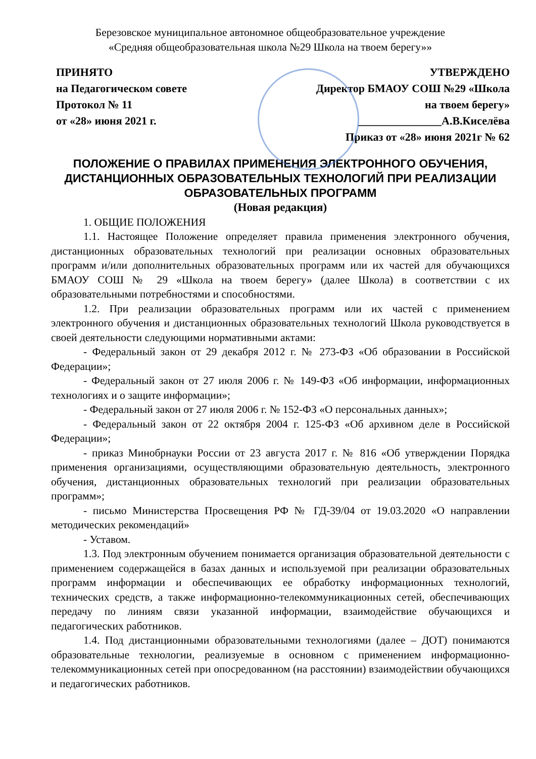Березовское муниципальное автономное общеобразовательное учреждение
«Средняя общеобразовательная школа №29 Школа на твоем берегу»»
ПРИНЯТО
на Педагогическом совете
Протокол № 11
от «28» июня 2021 г.
УТВЕРЖДЕНО
Директор БМАОУ СОШ №29 «Школа
на твоем берегу»
_______________А.В.Киселёва
Приказ от «28» июня 2021г № 62
ПОЛОЖЕНИЕ О ПРАВИЛАХ ПРИМЕНЕНИЯ ЭЛЕКТРОННОГО ОБУЧЕНИЯ, ДИСТАНЦИОННЫХ ОБРАЗОВАТЕЛЬНЫХ ТЕХНОЛОГИЙ ПРИ РЕАЛИЗАЦИИ ОБРАЗОВАТЕЛЬНЫХ ПРОГРАММ
(Новая редакция)
1. ОБЩИЕ ПОЛОЖЕНИЯ
1.1. Настоящее Положение определяет правила применения электронного обучения, дистанционных образовательных технологий при реализации основных образовательных программ и/или дополнительных образовательных программ или их частей для обучающихся БМАОУ СОШ № 29 «Школа на твоем берегу» (далее Школа) в соответствии с их образовательными потребностями и способностями.
1.2. При реализации образовательных программ или их частей с применением электронного обучения и дистанционных образовательных технологий Школа руководствуется в своей деятельности следующими нормативными актами:
- Федеральный закон от 29 декабря 2012 г. № 273-ФЗ «Об образовании в Российской Федерации»;
- Федеральный закон от 27 июля 2006 г. № 149-ФЗ «Об информации, информационных технологиях и о защите информации»;
- Федеральный закон от 27 июля 2006 г. № 152-ФЗ «О персональных данных»;
- Федеральный закон от 22 октября 2004 г. 125-ФЗ «Об архивном деле в Российской Федерации»;
- приказ Минобрнауки России от 23 августа 2017 г. № 816 «Об утверждении Порядка применения организациями, осуществляющими образовательную деятельность, электронного обучения, дистанционных образовательных технологий при реализации образовательных программ»;
- письмо Министерства Просвещения РФ № ГД-39/04 от 19.03.2020 «О направлении методических рекомендаций»
- Уставом.
1.3. Под электронным обучением понимается организация образовательной деятельности с применением содержащейся в базах данных и используемой при реализации образовательных программ информации и обеспечивающих ее обработку информационных технологий, технических средств, а также информационно-телекоммуникационных сетей, обеспечивающих передачу по линиям связи указанной информации, взаимодействие обучающихся и педагогических работников.
1.4. Под дистанционными образовательными технологиями (далее – ДОТ) понимаются образовательные технологии, реализуемые в основном с применением информационно-телекоммуникационных сетей при опосредованном (на расстоянии) взаимодействии обучающихся и педагогических работников.